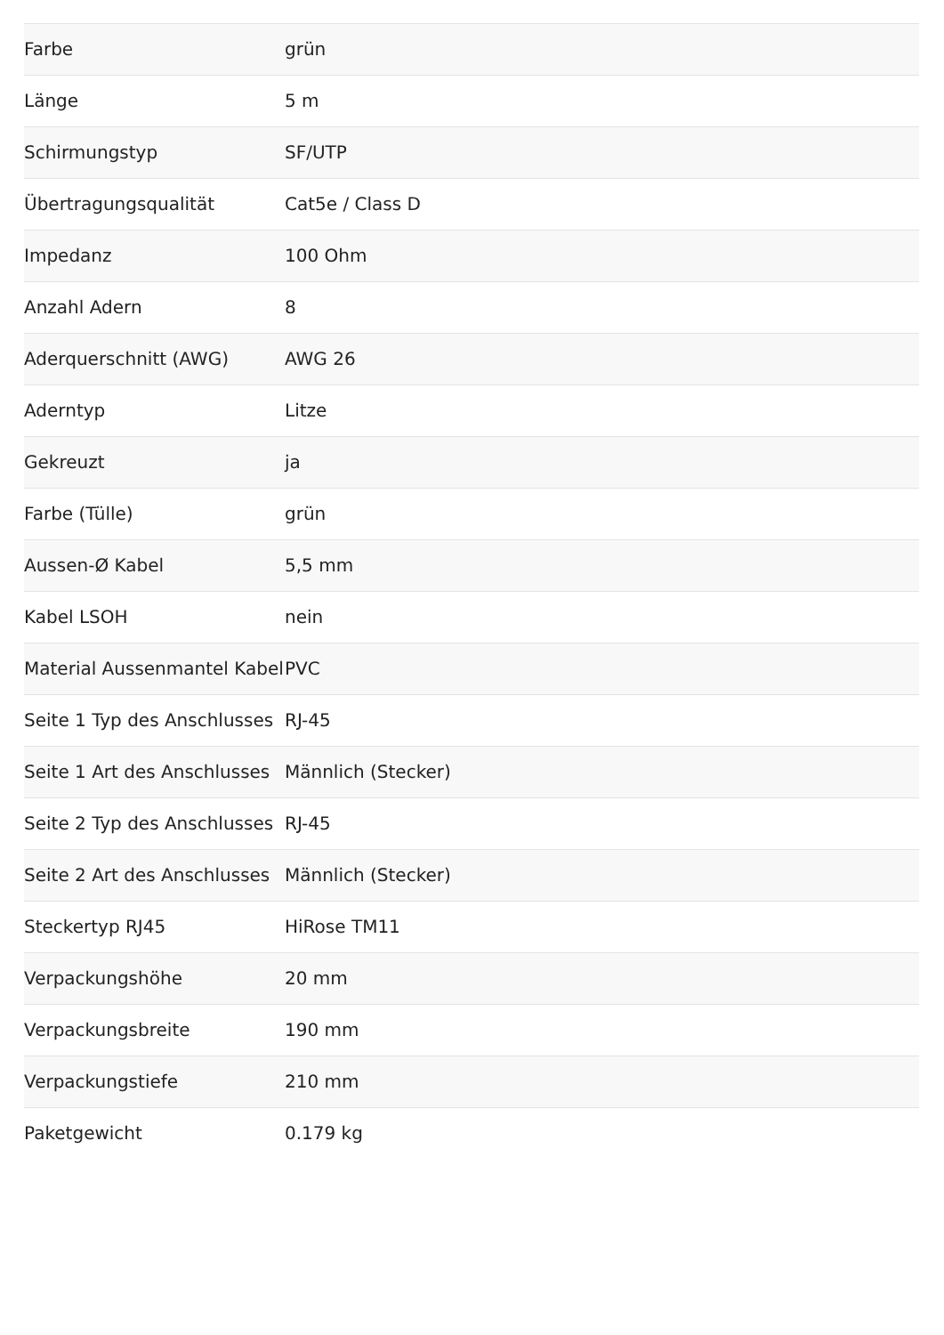| Farbe | grün |
| Länge | 5 m |
| Schirmungstyp | SF/UTP |
| Übertragungsqualität | Cat5e / Class D |
| Impedanz | 100 Ohm |
| Anzahl Adern | 8 |
| Aderquerschnitt (AWG) | AWG 26 |
| Aderntyp | Litze |
| Gekreuzt | ja |
| Farbe (Tülle) | grün |
| Aussen-Ø Kabel | 5,5 mm |
| Kabel LSOH | nein |
| Material Aussenmantel Kabel | PVC |
| Seite 1 Typ des Anschlusses | RJ-45 |
| Seite 1 Art des Anschlusses | Männlich (Stecker) |
| Seite 2 Typ des Anschlusses | RJ-45 |
| Seite 2 Art des Anschlusses | Männlich (Stecker) |
| Steckertyp RJ45 | HiRose TM11 |
| Verpackungshöhe | 20 mm |
| Verpackungsbreite | 190 mm |
| Verpackungstiefe | 210 mm |
| Paketgewicht | 0.179 kg |